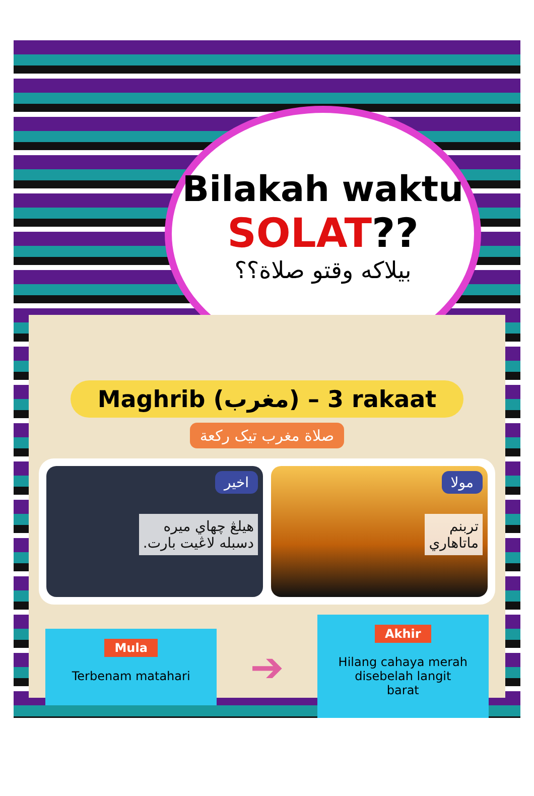Bilakah waktu
SOLAT??
بيلاكه وقتو صلاة؟؟
Maghrib (مغرب) – 3 rakaat
صلاة مغرب تيک رکعة
اخير
هيلڠ چهاي ميره
دسبله لاڠيت بارت.
مولا
تربنم
ماتاهاري
Mula
Terbenam matahari
➔
Akhir
Hilang cahaya merah disebelah langit barat